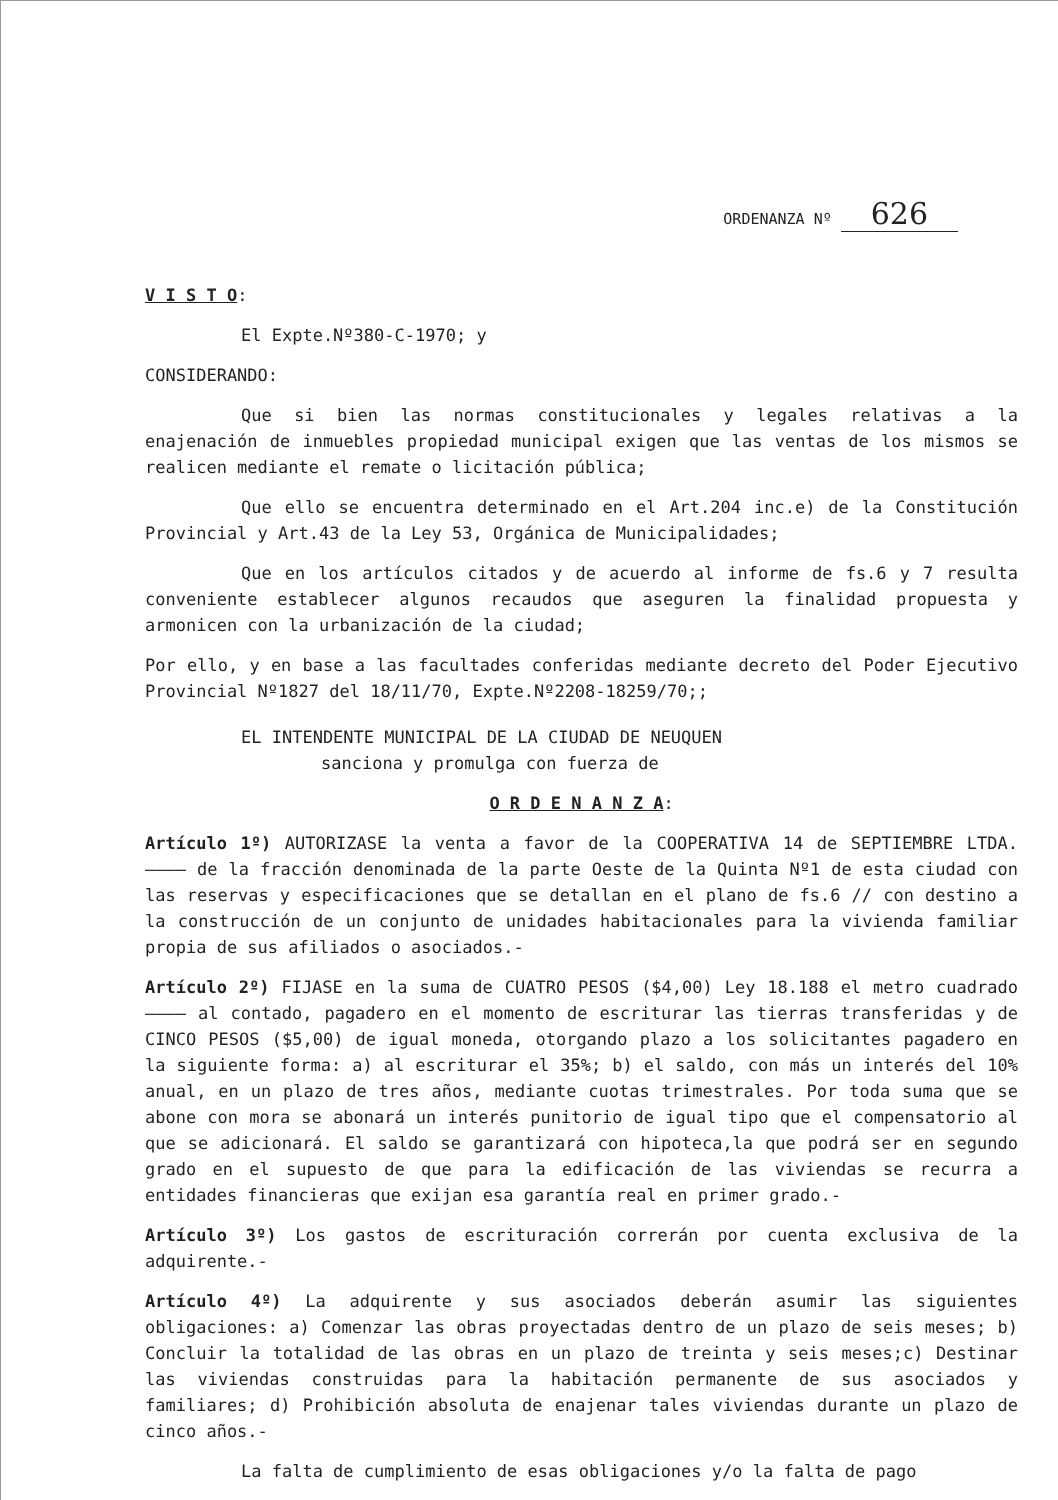ORDENANZA Nº 626
V I S T O:
El Expte.Nº380-C-1970; y
CONSIDERANDO:
Que si bien las normas constitucionales y legales relativas a la enajenación de inmuebles propiedad municipal exigen que las ventas de los mismos se realicen mediante el remate o licitación pública;
Que ello se encuentra determinado en el Art.204 inc.e) de la Constitución Provincial y Art.43 de la Ley 53, Orgánica de Municipalidades;
Que en los artículos citados y de acuerdo al informe de fs.6 y 7 resulta conveniente establecer algunos recaudos que aseguren la finalidad propuesta y armonicen con la urbanización de la ciudad;
Por ello, y en base a las facultades conferidas mediante decreto del Poder Ejecutivo Provincial Nº1827 del 18/11/70, Expte.Nº2208-18259/70;;
EL INTENDENTE MUNICIPAL DE LA CIUDAD DE NEUQUEN
sanciona y promulga con fuerza de
O R D E N A N Z A:
Artículo 1º) AUTORIZASE la venta a favor de la COOPERATIVA 14 de SEPTIEMBRE LTDA. ———— de la fracción denominada de la parte Oeste de la Quinta Nº1 de esta ciudad con las reservas y especificaciones que se detallan en el plano de fs.6 // con destino a la construcción de un conjunto de unidades habitacionales para la vivienda familiar propia de sus afiliados o asociados.-
Artículo 2º) FIJASE en la suma de CUATRO PESOS ($4,00) Ley 18.188 el metro cuadrado ———— al contado, pagadero en el momento de escriturar las tierras transferidas y de CINCO PESOS ($5,00) de igual moneda, otorgando plazo a los solicitantes pagadero en la siguiente forma: a) al escriturar el 35%; b) el saldo, con más un interés del 10% anual, en un plazo de tres años, mediante cuotas trimestrales. Por toda suma que se abone con mora se abonará un interés punitorio de igual tipo que el compensatorio al que se adicionará. El saldo se garantizará con hipoteca,la que podrá ser en segundo grado en el supuesto de que para la edificación de las viviendas se recurra a entidades financieras que exijan esa garantía real en primer grado.-
Artículo 3º) Los gastos de escrituración correrán por cuenta exclusiva de la adquirente.-
Artículo 4º) La adquirente y sus asociados deberán asumir las siguientes obligaciones: a) Comenzar las obras proyectadas dentro de un plazo de seis meses; b) Concluir la totalidad de las obras en un plazo de treinta y seis meses;c) Destinar las viviendas construidas para la habitación permanente de sus asociados y familiares; d) Prohibición absoluta de enajenar tales viviendas durante un plazo de cinco años.-
La falta de cumplimiento de esas obligaciones y/o la falta de pago